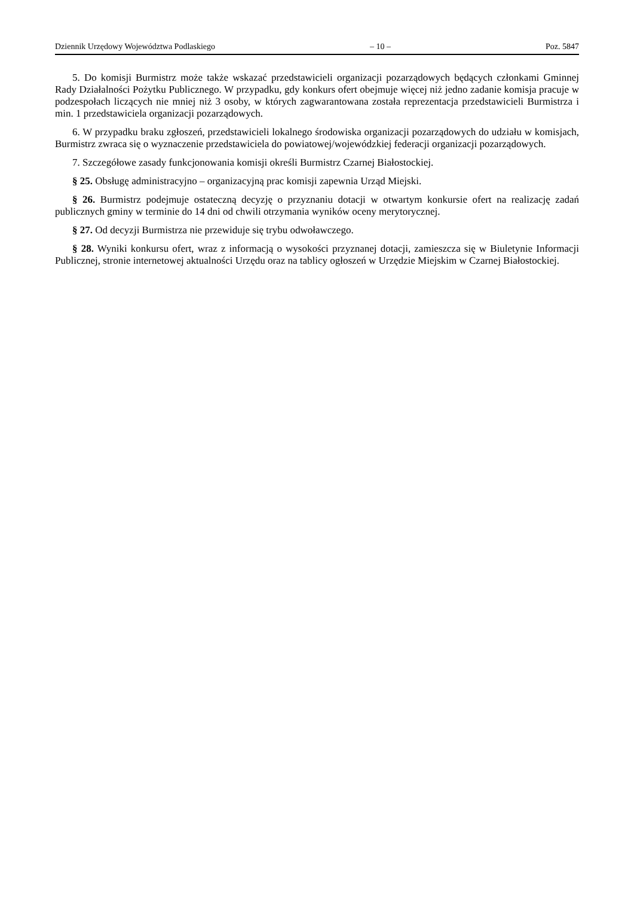Dziennik Urzędowy Województwa Podlaskiego – 10 – Poz. 5847
5. Do komisji Burmistrz może także wskazać przedstawicieli organizacji pozarządowych będących członkami Gminnej Rady Działalności Pożytku Publicznego. W przypadku, gdy konkurs ofert obejmuje więcej niż jedno zadanie komisja pracuje w podzespołach liczących nie mniej niż 3 osoby, w których zagwarantowana została reprezentacja przedstawicieli Burmistrza i min. 1 przedstawiciela organizacji pozarządowych.
6. W przypadku braku zgłoszeń, przedstawicieli lokalnego środowiska organizacji pozarządowych do udziału w komisjach, Burmistrz zwraca się o wyznaczenie przedstawiciela do powiatowej/wojewódzkiej federacji organizacji pozarządowych.
7. Szczegółowe zasady funkcjonowania komisji określi Burmistrz Czarnej Białostockiej.
§ 25. Obsługę administracyjno – organizacyjną prac komisji zapewnia Urząd Miejski.
§ 26. Burmistrz podejmuje ostateczną decyzję o przyznaniu dotacji w otwartym konkursie ofert na realizację zadań publicznych gminy w terminie do 14 dni od chwili otrzymania wyników oceny merytorycznej.
§ 27. Od decyzji Burmistrza nie przewiduje się trybu odwoławczego.
§ 28. Wyniki konkursu ofert, wraz z informacją o wysokości przyznanej dotacji, zamieszcza się w Biuletynie Informacji Publicznej, stronie internetowej aktualności Urzędu oraz na tablicy ogłoszeń w Urzędzie Miejskim w Czarnej Białostockiej.